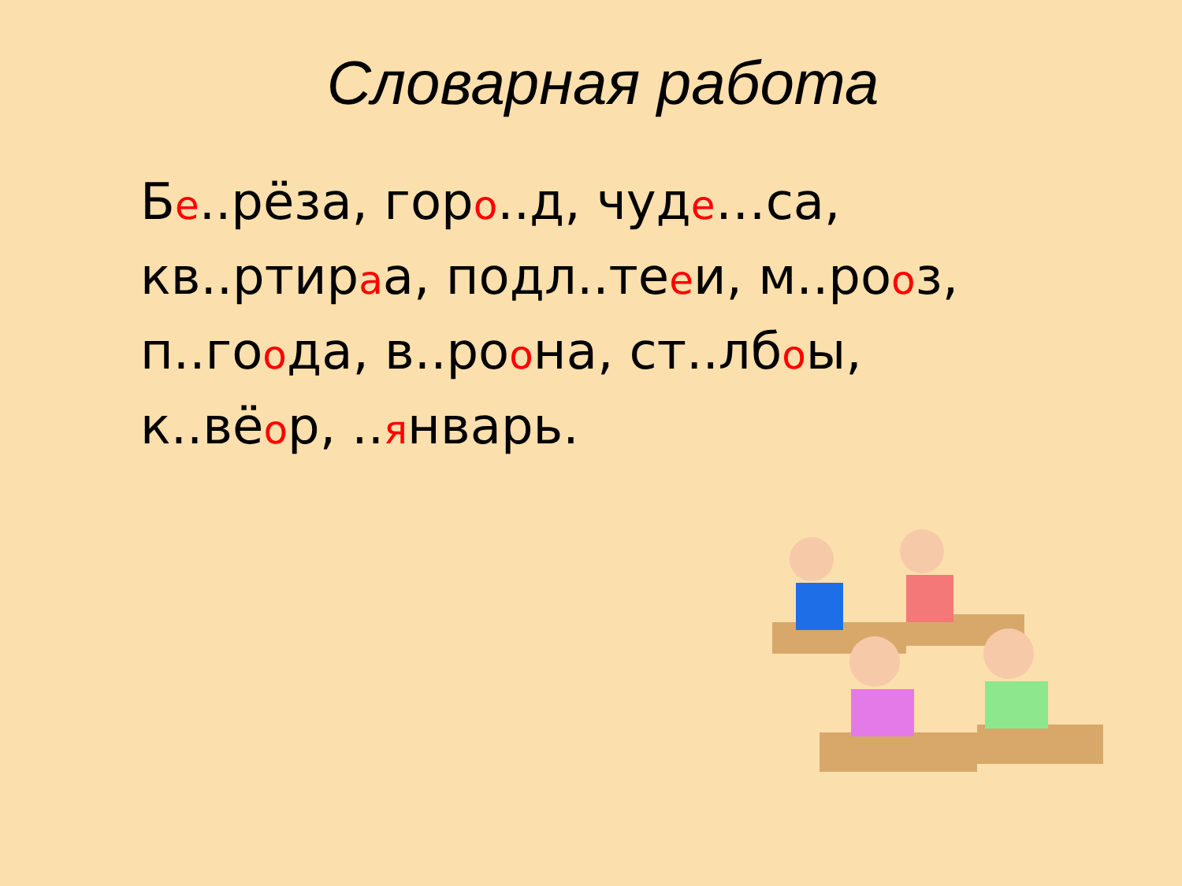Словарная работа
Бе..рёза, горо..д, чуде…са, кв..ртираа, подл..тееи, м..рооз, п..гоода, в..роона, ст..лбоы, к..вёор, ..январь.